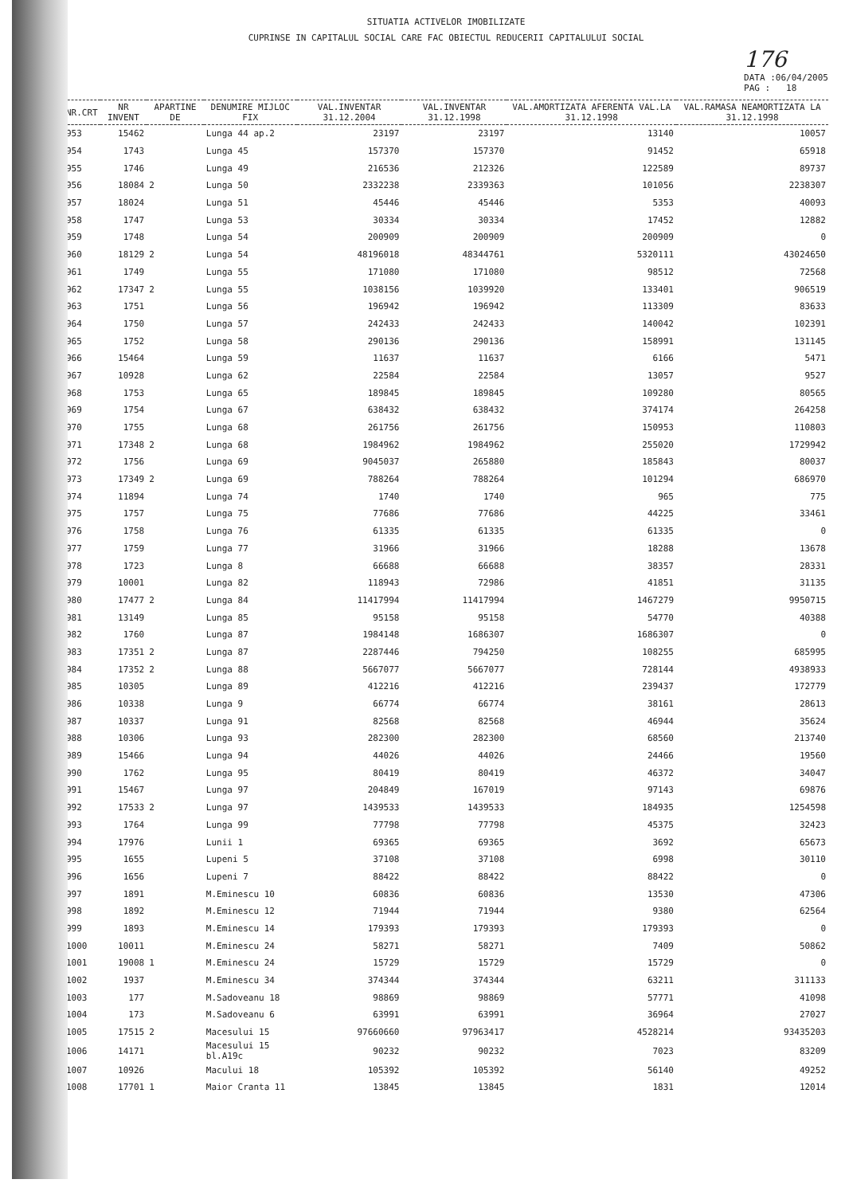SITUATIA ACTIVELOR IMOBILIZATE
CUPRINSE IN CAPITALUL SOCIAL CARE FAC OBIECTUL REDUCERII CAPITALULUI SOCIAL
176
DATA :06/04/2005
PAG : 18
| NR.CRT | NR INVENT | APARTINE DE | DENUMIRE MIJLOC FIX | VAL.INVENTAR 31.12.2004 | VAL.INVENTAR 31.12.1998 | VAL.AMORTIZATA AFERENTA VAL.LA 31.12.1998 | VAL.RAMASA NEAMORTIZATA LA 31.12.1998 |
| --- | --- | --- | --- | --- | --- | --- | --- |
| 953 | 15462 | | Lunga 44 ap.2 | 23197 | 23197 | 13140 | 10057 |
| 954 | 1743 | | Lunga 45 | 157370 | 157370 | 91452 | 65918 |
| 955 | 1746 | | Lunga 49 | 216536 | 212326 | 122589 | 89737 |
| 956 | 18084 | 2 | Lunga 50 | 2332238 | 2339363 | 101056 | 2238307 |
| 957 | 18024 | | Lunga 51 | 45446 | 45446 | 5353 | 40093 |
| 958 | 1747 | | Lunga 53 | 30334 | 30334 | 17452 | 12882 |
| 959 | 1748 | | Lunga 54 | 200909 | 200909 | 200909 | 0 |
| 960 | 18129 | 2 | Lunga 54 | 48196018 | 48344761 | 5320111 | 43024650 |
| 961 | 1749 | | Lunga 55 | 171080 | 171080 | 98512 | 72568 |
| 962 | 17347 | 2 | Lunga 55 | 1038156 | 1039920 | 133401 | 906519 |
| 963 | 1751 | | Lunga 56 | 196942 | 196942 | 113309 | 83633 |
| 964 | 1750 | | Lunga 57 | 242433 | 242433 | 140042 | 102391 |
| 965 | 1752 | | Lunga 58 | 290136 | 290136 | 158991 | 131145 |
| 966 | 15464 | | Lunga 59 | 11637 | 11637 | 6166 | 5471 |
| 967 | 10928 | | Lunga 62 | 22584 | 22584 | 13057 | 9527 |
| 968 | 1753 | | Lunga 65 | 189845 | 189845 | 109280 | 80565 |
| 969 | 1754 | | Lunga 67 | 638432 | 638432 | 374174 | 264258 |
| 970 | 1755 | | Lunga 68 | 261756 | 261756 | 150953 | 110803 |
| 971 | 17348 | 2 | Lunga 68 | 1984962 | 1984962 | 255020 | 1729942 |
| 972 | 1756 | | Lunga 69 | 9045037 | 265880 | 185843 | 80037 |
| 973 | 17349 | 2 | Lunga 69 | 788264 | 788264 | 101294 | 686970 |
| 974 | 11894 | | Lunga 74 | 1740 | 1740 | 965 | 775 |
| 975 | 1757 | | Lunga 75 | 77686 | 77686 | 44225 | 33461 |
| 976 | 1758 | | Lunga 76 | 61335 | 61335 | 61335 | 0 |
| 977 | 1759 | | Lunga 77 | 31966 | 31966 | 18288 | 13678 |
| 978 | 1723 | | Lunga 8 | 66688 | 66688 | 38357 | 28331 |
| 979 | 10001 | | Lunga 82 | 118943 | 72986 | 41851 | 31135 |
| 980 | 17477 | 2 | Lunga 84 | 11417994 | 11417994 | 1467279 | 9950715 |
| 981 | 13149 | | Lunga 85 | 95158 | 95158 | 54770 | 40388 |
| 982 | 1760 | | Lunga 87 | 1984148 | 1686307 | 1686307 | 0 |
| 983 | 17351 | 2 | Lunga 87 | 2287446 | 794250 | 108255 | 685995 |
| 984 | 17352 | 2 | Lunga 88 | 5667077 | 5667077 | 728144 | 4938933 |
| 985 | 10305 | | Lunga 89 | 412216 | 412216 | 239437 | 172779 |
| 986 | 10338 | | Lunga 9 | 66774 | 66774 | 38161 | 28613 |
| 987 | 10337 | | Lunga 91 | 82568 | 82568 | 46944 | 35624 |
| 988 | 10306 | | Lunga 93 | 282300 | 282300 | 68560 | 213740 |
| 989 | 15466 | | Lunga 94 | 44026 | 44026 | 24466 | 19560 |
| 990 | 1762 | | Lunga 95 | 80419 | 80419 | 46372 | 34047 |
| 991 | 15467 | | Lunga 97 | 204849 | 167019 | 97143 | 69876 |
| 992 | 17533 | 2 | Lunga 97 | 1439533 | 1439533 | 184935 | 1254598 |
| 993 | 1764 | | Lunga 99 | 77798 | 77798 | 45375 | 32423 |
| 994 | 17976 | | Lunii 1 | 69365 | 69365 | 3692 | 65673 |
| 995 | 1655 | | Lupeni 5 | 37108 | 37108 | 6998 | 30110 |
| 996 | 1656 | | Lupeni 7 | 88422 | 88422 | 88422 | 0 |
| 997 | 1891 | | M.Eminescu 10 | 60836 | 60836 | 13530 | 47306 |
| 998 | 1892 | | M.Eminescu 12 | 71944 | 71944 | 9380 | 62564 |
| 999 | 1893 | | M.Eminescu 14 | 179393 | 179393 | 179393 | 0 |
| 1000 | 10011 | | M.Eminescu 24 | 58271 | 58271 | 7409 | 50862 |
| 1001 | 19008 | 1 | M.Eminescu 24 | 15729 | 15729 | 15729 | 0 |
| 1002 | 1937 | | M.Eminescu 34 | 374344 | 374344 | 63211 | 311133 |
| 1003 | 177 | | M.Sadoveanu 18 | 98869 | 98869 | 57771 | 41098 |
| 1004 | 173 | | M.Sadoveanu 6 | 63991 | 63991 | 36964 | 27027 |
| 1005 | 17515 | 2 | Macesului 15 | 97660660 | 97963417 | 4528214 | 93435203 |
| 1006 | 14171 | | Macesului 15 bl.A19c | 90232 | 90232 | 7023 | 83209 |
| 1007 | 10926 | | Macului 18 | 105392 | 105392 | 56140 | 49252 |
| 1008 | 17701 | 1 | Maior Cranta 11 | 13845 | 13845 | 1831 | 12014 |